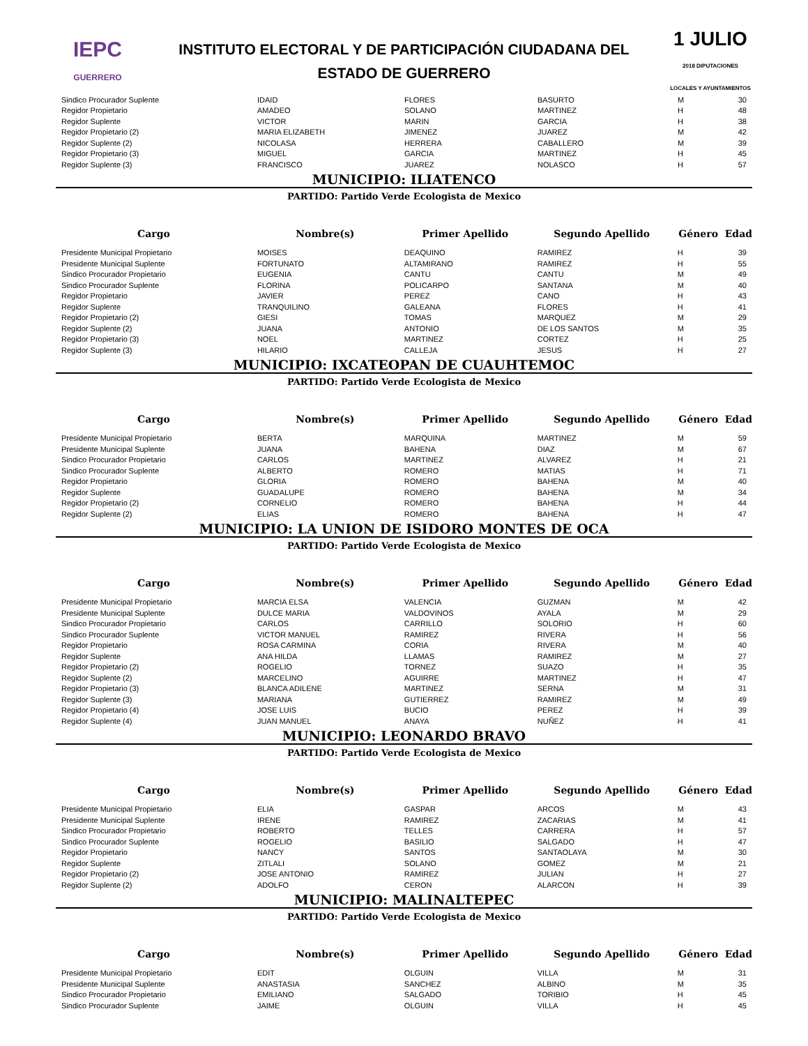IEPC
GUERRERO
INSTITUTO ELECTORAL Y DE PARTICIPACIÓN CIUDADANA DEL
ESTADO DE GUERRERO
1 JULIO
2018 DIPUTACIONES LOCALES Y AYUNTAMIENTOS
| Sindico Procurador Suplente | IDAID | FLORES | BASURTO | M | 30 |
| Regidor Propietario | AMADEO | SOLANO | MARTINEZ | H | 48 |
| Regidor Suplente | VICTOR | MARIN | GARCIA | H | 38 |
| Regidor Propietario (2) | MARIA ELIZABETH | JIMENEZ | JUAREZ | M | 42 |
| Regidor Suplente (2) | NICOLASA | HERRERA | CABALLERO | M | 39 |
| Regidor Propietario (3) | MIGUEL | GARCIA | MARTINEZ | H | 45 |
| Regidor Suplente (3) | FRANCISCO | JUAREZ | NOLASCO | H | 57 |
MUNICIPIO: ILIATENCO
PARTIDO: Partido Verde Ecologista de Mexico
| Cargo | Nombre(s) | Primer Apellido | Segundo Apellido | Género | Edad |
| --- | --- | --- | --- | --- | --- |
| Presidente Municipal Propietario | MOISES | DEAQUINO | RAMIREZ | H | 39 |
| Presidente Municipal Suplente | FORTUNATO | ALTAMIRANO | RAMIREZ | H | 55 |
| Sindico Procurador Propietario | EUGENIA | CANTU | CANTU | M | 49 |
| Sindico Procurador Suplente | FLORINA | POLICARPO | SANTANA | M | 40 |
| Regidor Propietario | JAVIER | PEREZ | CANO | H | 43 |
| Regidor Suplente | TRANQUILINO | GALEANA | FLORES | H | 41 |
| Regidor Propietario (2) | GIESI | TOMAS | MARQUEZ | M | 29 |
| Regidor Suplente (2) | JUANA | ANTONIO | DE LOS SANTOS | M | 35 |
| Regidor Propietario (3) | NOEL | MARTINEZ | CORTEZ | H | 25 |
| Regidor Suplente (3) | HILARIO | CALLEJA | JESUS | H | 27 |
MUNICIPIO: IXCATEOPAN DE CUAUHTEMOC
PARTIDO: Partido Verde Ecologista de Mexico
| Cargo | Nombre(s) | Primer Apellido | Segundo Apellido | Género | Edad |
| --- | --- | --- | --- | --- | --- |
| Presidente Municipal Propietario | BERTA | MARQUINA | MARTINEZ | M | 59 |
| Presidente Municipal Suplente | JUANA | BAHENA | DIAZ | M | 67 |
| Sindico Procurador Propietario | CARLOS | MARTINEZ | ALVAREZ | H | 21 |
| Sindico Procurador Suplente | ALBERTO | ROMERO | MATIAS | H | 71 |
| Regidor Propietario | GLORIA | ROMERO | BAHENA | M | 40 |
| Regidor Suplente | GUADALUPE | ROMERO | BAHENA | M | 34 |
| Regidor Propietario (2) | CORNELIO | ROMERO | BAHENA | H | 44 |
| Regidor Suplente (2) | ELIAS | ROMERO | BAHENA | H | 47 |
MUNICIPIO: LA UNION DE ISIDORO MONTES DE OCA
PARTIDO: Partido Verde Ecologista de Mexico
| Cargo | Nombre(s) | Primer Apellido | Segundo Apellido | Género | Edad |
| --- | --- | --- | --- | --- | --- |
| Presidente Municipal Propietario | MARCIA ELSA | VALENCIA | GUZMAN | M | 42 |
| Presidente Municipal Suplente | DULCE MARIA | VALDOVINOS | AYALA | M | 29 |
| Sindico Procurador Propietario | CARLOS | CARRILLO | SOLORIO | H | 60 |
| Sindico Procurador Suplente | VICTOR MANUEL | RAMIREZ | RIVERA | H | 56 |
| Regidor Propietario | ROSA CARMINA | CORIA | RIVERA | M | 40 |
| Regidor Suplente | ANA HILDA | LLAMAS | RAMIREZ | M | 27 |
| Regidor Propietario (2) | ROGELIO | TORNEZ | SUAZO | H | 35 |
| Regidor Suplente (2) | MARCELINO | AGUIRRE | MARTINEZ | H | 47 |
| Regidor Propietario (3) | BLANCA ADILENE | MARTINEZ | SERNA | M | 31 |
| Regidor Suplente (3) | MARIANA | GUTIERREZ | RAMIREZ | M | 49 |
| Regidor Propietario (4) | JOSE LUIS | BUCIO | PEREZ | H | 39 |
| Regidor Suplente (4) | JUAN MANUEL | ANAYA | NUÑEZ | H | 41 |
MUNICIPIO: LEONARDO BRAVO
PARTIDO: Partido Verde Ecologista de Mexico
| Cargo | Nombre(s) | Primer Apellido | Segundo Apellido | Género | Edad |
| --- | --- | --- | --- | --- | --- |
| Presidente Municipal Propietario | ELIA | GASPAR | ARCOS | M | 43 |
| Presidente Municipal Suplente | IRENE | RAMIREZ | ZACARIAS | M | 41 |
| Sindico Procurador Propietario | ROBERTO | TELLES | CARRERA | H | 57 |
| Sindico Procurador Suplente | ROGELIO | BASILIO | SALGADO | H | 47 |
| Regidor Propietario | NANCY | SANTOS | SANTAOLAYA | M | 30 |
| Regidor Suplente | ZITLALI | SOLANO | GOMEZ | M | 21 |
| Regidor Propietario (2) | JOSE ANTONIO | RAMIREZ | JULIAN | H | 27 |
| Regidor Suplente (2) | ADOLFO | CERON | ALARCON | H | 39 |
MUNICIPIO: MALINALTEPEC
PARTIDO: Partido Verde Ecologista de Mexico
| Cargo | Nombre(s) | Primer Apellido | Segundo Apellido | Género | Edad |
| --- | --- | --- | --- | --- | --- |
| Presidente Municipal Propietario | EDIT | OLGUIN | VILLA | M | 31 |
| Presidente Municipal Suplente | ANASTASIA | SANCHEZ | ALBINO | M | 35 |
| Sindico Procurador Propietario | EMILIANO | SALGADO | TORIBIO | H | 45 |
| Sindico Procurador Suplente | JAIME | OLGUIN | VILLA | H | 45 |